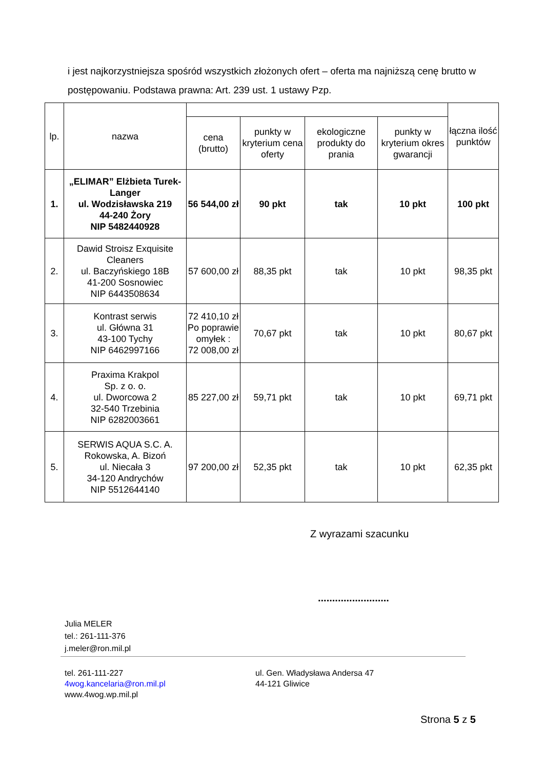i jest najkorzystniejsza spośród wszystkich złożonych ofert – oferta ma najniższą cenę brutto w postępowaniu. Podstawa prawna: Art. 239 ust. 1 ustawy Pzp.
| lp. | nazwa | | | | | łączna ilość punktów |
| --- | --- | --- | --- | --- | --- | --- |
| | | cena (brutto) | punkty w kryterium cena oferty | ekologiczne produkty do prania | punkty w kryterium okres gwarancji | |
| 1. | „ELIMAR” Elżbieta Turek-Langer ul. Wodzisławska 219 44-240 Żory NIP 5482440928 | 56 544,00 zł | 90 pkt | tak | 10 pkt | 100 pkt |
| 2. | Dawid Stroisz Exquisite Cleaners ul. Baczyńskiego 18B 41-200 Sosnowiec NIP 6443508634 | 57 600,00 zł | 88,35 pkt | tak | 10 pkt | 98,35 pkt |
| 3. | Kontrast serwis ul. Główna 31 43-100 Tychy NIP 6462997166 | 72 410,10 zł Po poprawie omyłek : 72 008,00 zł | 70,67 pkt | tak | 10 pkt | 80,67 pkt |
| 4. | Praxima Krakpol Sp. z o. o. ul. Dworcowa 2 32-540 Trzebinia NIP 6282003661 | 85 227,00 zł | 59,71 pkt | tak | 10 pkt | 69,71 pkt |
| 5. | SERWIS AQUA S.C. A. Rokowska, A. Bizoń ul. Niecała 3 34-120 Andrychów NIP 5512644140 | 97 200,00 zł | 52,35 pkt | tak | 10 pkt | 62,35 pkt |
Z wyrazami szacunku
.........................
Julia MELER
tel.: 261-111-376
j.meler@ron.mil.pl
tel. 261-111-227
4wog.kancelaria@ron.mil.pl
www.4wog.wp.mil.pl
ul. Gen. Władysława Andersa 47
44-121 Gliwice
Strona 5 z 5